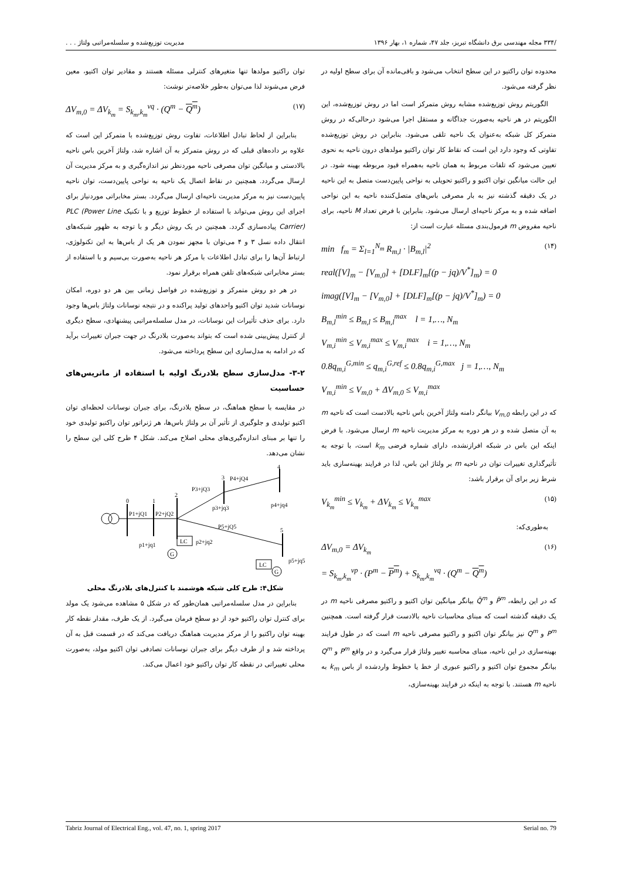/۳۳۴ مجله مهندسی برق دانشگاه تبریز، جلد ۴۷، شماره ۱، بهار ۱۳۹۶ مدیریت توزیع‌شده و سلسله‌مراتبی ولتاژ . . .
محدوده توان راکتیو در این سطح انتخاب می‌شود و باقی‌مانده آن برای سطح اولیه در نظر گرفته می‌شود.
الگوریتم روش توزیع‌شده مشابه روش متمرکز است اما در روش توزیع‌شده، این الگوریتم در هر ناحیه به‌صورت جداگانه و مستقل اجرا می‌شود درحالی‌که در روش متمرکز کل شبکه به‌عنوان یک ناحیه تلقی می‌شود. بنابراین در روش توزیع‌شده تفاوتی که وجود دارد این است که نقاط کار توان راکتیو مولدهای درون ناحیه به نحوی تعیین می‌شود که تلفات مربوط به همان ناحیه به‌همراه قیود مربوطه بهینه شود. در این حالت میانگین توان اکتیو و راکتیو تحویلی به نواحی پایین‌دست متصل به این ناحیه در یک دقیقه گذشته نیز به بار مصرفی باس‌های متصل‌کننده ناحیه به این نواحی اضافه شده و به مرکز ناحیه‌ای ارسال می‌شود. بنابراین با فرض تعداد M ناحیه، برای ناحیه مفروض m فرمول‌بندی مسئله عبارت است از:
min f<sub>m</sub> = Σ<sub>l=1</sub><sup>N<sub>m</sub></sup> R<sub>m,l</sub> · |B<sub>m,l</sub>|<sup>2</sup>
real([V]<sub>m</sub> − [V<sub>m,0</sub>] + [DLF]<sub>m</sub>[(p − jq)/V<sup>*</sup>]<sub>m</sub>) = 0
imag([V]<sub>m</sub> − [V<sub>m,0</sub>] + [DLF]<sub>m</sub>[(p − jq)/V<sup>*</sup>]<sub>m</sub>) = 0
B<sub>m,l</sub><sup>min</sup> ≤ B<sub>m,l</sub> ≤ B<sub>m,l</sub><sup>max</sup> l = 1,…, N<sub>m</sub>
V<sub>m,i</sub><sup>min</sup> ≤ V<sub>m,i</sub><sup>max</sup> ≤ V<sub>m,i</sub><sup>max</sup> i = 1,…, N<sub>m</sub>
0.8q<sub>m,i</sub><sup>G,min</sup> ≤ q<sub>m,i</sub><sup>G,ref</sup> ≤ 0.8q<sub>m,i</sub><sup>G,max</sup> j = 1,…, N<sub>m</sub>
V<sub>m,i</sub><sup>min</sup> ≤ V<sub>m,0</sub> + ΔV<sub>m,0</sub> ≤ V<sub>m,i</sub><sup>max</sup> (۱۴)
که در این رابطه V<sub>m,0</sub> بیانگر دامنه ولتاژ آخرین باس ناحیه بالادست است که ناحیه m به آن متصل شده و در هر دوره به مرکز مدیریت ناحیه m ارسال می‌شود. با فرض اینکه این باس در شبکه افرازنشده، دارای شماره فرضی k<sub>m</sub> است، با توجه به تأثیرگذاری تغییرات توان در ناحیه m بر ولتاژ این باس، لذا در فرایند بهینه‌سازی باید شرط زیر برای آن برقرار باشد:
V<sub>k<sub>m</sub></sub><sup>min</sup> ≤ V<sub>k<sub>m</sub></sub> + ΔV<sub>k<sub>m</sub></sub> ≤ V<sub>k<sub>m</sub></sub><sup>max</sup> (۱۵)
به‌طوری‌که:
ΔV<sub>m,0</sub> = ΔV<sub>k<sub>m</sub></sub>
= S<sub>k<sub>m</sub>,k<sub>m</sub></sub><sup>vp</sup> · (P<sup>m</sup> − P<sup>m</sup>) + S<sub>k<sub>m</sub>,k<sub>m</sub></sub><sup>vq</sup> · (Q<sup>m</sup> − Q<sup>m</sup>) (۱۶)
که در این رابطه، P̄<sup>m</sup> و Q̄<sup>m</sup> بیانگر میانگین توان اکتیو و راکتیو مصرفی ناحیه m در یک دقیقه گذشته است که مبنای محاسبات ناحیه بالادست قرار گرفته است. همچنین P<sup>m</sup> و Q<sup>m</sup> نیز بیانگر توان اکتیو و راکتیو مصرفی ناحیه m است که در طول فرایند بهینه‌سازی در این ناحیه، مبنای محاسبه تغییر ولتاژ قرار می‌گیرد و در واقع P<sup>m</sup> و Q<sup>m</sup> بیانگر مجموع توان اکتیو و راکتیو عبوری از خط یا خطوط واردشده از باس k<sub>m</sub> به ناحیه m هستند. با توجه به اینکه در فرایند بهینه‌سازی،
توان راکتیو مولدها تنها متغیرهای کنترلی مسئله هستند و مقادیر توان اکتیو، معین فرض می‌شوند لذا می‌توان به‌طور خلاصه‌تر نوشت:
ΔV<sub>m,0</sub> = ΔV<sub>k<sub>m</sub></sub> = S<sub>k<sub>m</sub>,k<sub>m</sub></sub><sup>vq</sup> · (Q<sup>m</sup> − Q<sup>m</sup>) (۱۷)
بنابراین از لحاظ تبادل اطلاعات، تفاوت روش توزیع‌شده با متمرکز این است که علاوه بر داده‌های قبلی که در روش متمرکز به آن اشاره شد، ولتاژ آخرین باس ناحیه بالادستی و میانگین توان مصرفی ناحیه موردنظر نیز اندازه‌گیری و به مرکز مدیریت آن ارسال می‌گردد. همچنین در نقاط اتصال یک ناحیه به نواحی پایین‌دست، توان ناحیه پایین‌دست نیز به مرکز مدیریت ناحیه‌ای ارسال می‌گردد. بستر مخابراتی موردنیاز برای اجرای این روش می‌تواند با استفاده از خطوط توزیع و با تکنیک PLC (Power Line Carrier) پیاده‌سازی گردد. همچنین در یک روش دیگر و با توجه به ظهور شبکه‌های انتقال داده نسل ۳ و ۴ می‌توان با مجهز نمودن هر یک از باس‌ها به این تکنولوژی، ارتباط آن‌ها را برای تبادل اطلاعات با مرکز هر ناحیه به‌صورت بی‌سیم و با استفاده از بستر مخابراتی شبکه‌های تلفن همراه برقرار نمود.
در هر دو روش متمرکز و توزیع‌شده در فواصل زمانی بین هر دو دوره، امکان نوسانات شدید توان اکتیو واحدهای تولید پراکنده و در نتیجه نوسانات ولتاژ باس‌ها وجود دارد. برای حذف تأثیرات این نوسانات، در مدل سلسله‌مراتبی پیشنهادی، سطح دیگری از کنترل پیش‌بینی شده است که بتواند به‌صورت بلادرنگ در جهت جبران تغییرات برآید که در ادامه به مدل‌سازی این سطح پرداخته می‌شود.
۳-۲- مدل‌سازی سطح بلادرنگ اولیه با استفاده از ماتریس‌های حساسیت
در مقایسه با سطح هماهنگ، در سطح بلادرنگ، برای جبران نوسانات لحظه‌ای توان اکتیو تولیدی و جلوگیری از تأثیر آن بر ولتاژ باس‌ها، هر ژنراتور توان راکتیو تولیدی خود را تنها بر مبنای اندازه‌گیری‌های محلی اصلاح می‌کند. شکل ۴ طرح کلی این سطح را نشان می‌دهد.
0
1
2
3
4
5
P1+jQ1
P2+jQ2
P3+jQ3
P4+jQ4
P5+jQ5
p1+jq1
p2+jq2
p3+jq3
p4+jq4
p5+jq5
LC
G
LC
G
شکل۴: طرح کلی شبکه هوشمند با کنترل‌های بلادرنگ محلی
بنابراین در مدل سلسله‌مراتبی همان‌طور که در شکل ۵ مشاهده می‌شود یک مولد برای کنترل توان راکتیو خود از دو سطح فرمان می‌گیرد. از یک طرف، مقدار نقطه کار بهینه توان راکتیو را از مرکز مدیریت هماهنگ دریافت می‌کند که در قسمت قبل به آن پرداخته شد و از طرف دیگر برای جبران نوسانات تصادفی توان اکتیو مولد، به‌صورت محلی تغییراتی در نقطه کار توان راکتیو خود اعمال می‌کند.
Tabriz Journal of Electrical Eng., vol. 47, no. 1, spring 2017 Serial no. 79